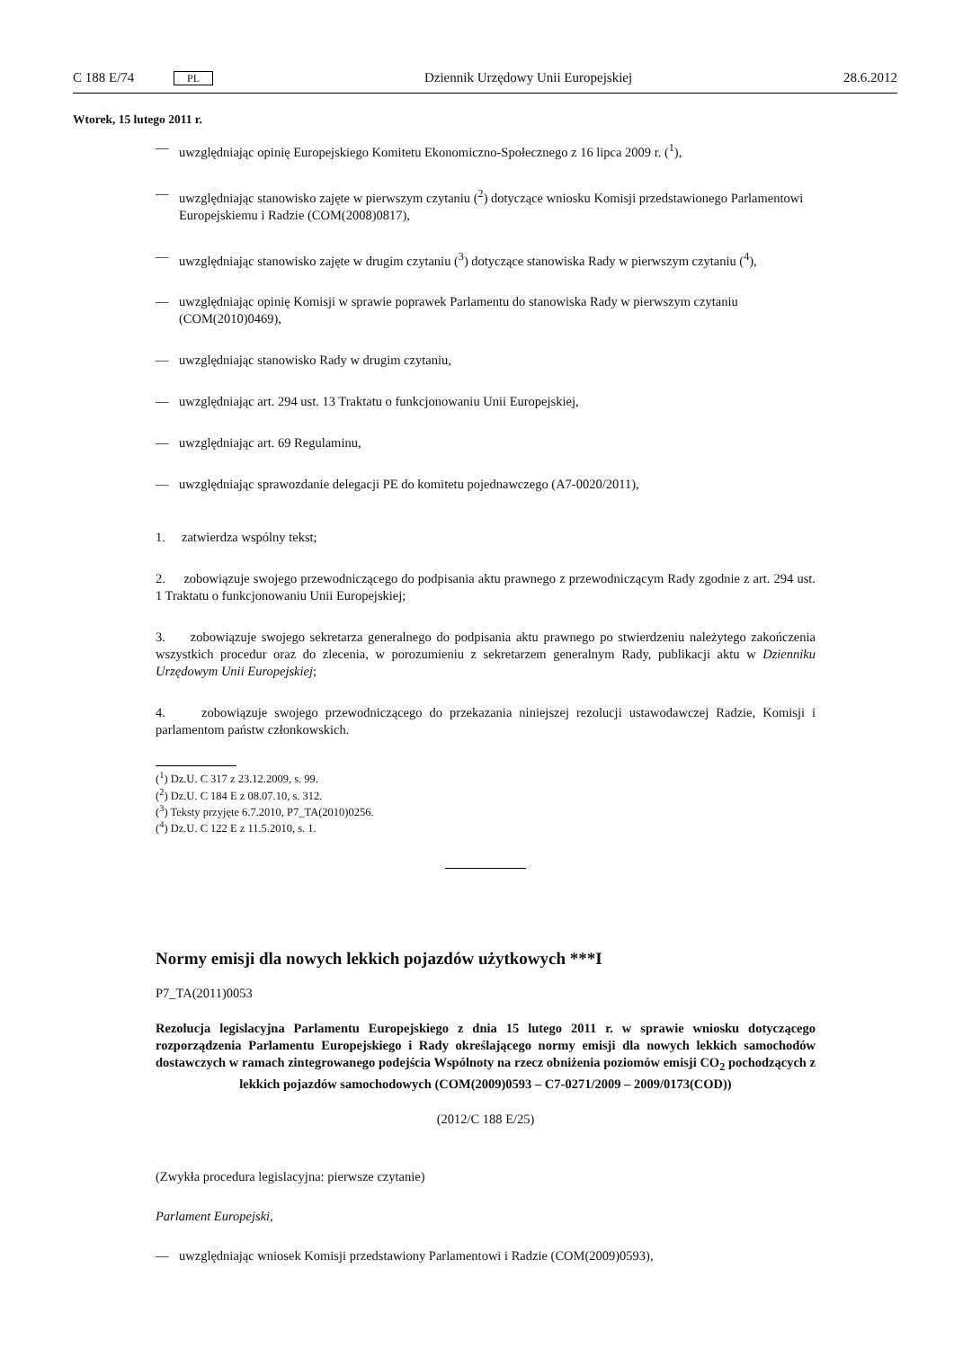C 188 E/74 PL Dziennik Urzędowy Unii Europejskiej 28.6.2012
Wtorek, 15 lutego 2011 r.
— uwzględniając opinię Europejskiego Komitetu Ekonomiczno-Społecznego z 16 lipca 2009 r. (<sup>1</sup>),
— uwzględniając stanowisko zajęte w pierwszym czytaniu (<sup>2</sup>) dotyczące wniosku Komisji przedstawionego Parlamentowi Europejskiemu i Radzie (COM(2008)0817),
— uwzględniając stanowisko zajęte w drugim czytaniu (<sup>3</sup>) dotyczące stanowiska Rady w pierwszym czytaniu (<sup>4</sup>),
— uwzględniając opinię Komisji w sprawie poprawek Parlamentu do stanowiska Rady w pierwszym czytaniu (COM(2010)0469),
— uwzględniając stanowisko Rady w drugim czytaniu,
— uwzględniając art. 294 ust. 13 Traktatu o funkcjonowaniu Unii Europejskiej,
— uwzględniając art. 69 Regulaminu,
— uwzględniając sprawozdanie delegacji PE do komitetu pojednawczego (A7-0020/2011),
1. zatwierdza wspólny tekst;
2. zobowiązuje swojego przewodniczącego do podpisania aktu prawnego z przewodniczącym Rady zgodnie z art. 294 ust. 1 Traktatu o funkcjonowaniu Unii Europejskiej;
3. zobowiązuje swojego sekretarza generalnego do podpisania aktu prawnego po stwierdzeniu należytego zakończenia wszystkich procedur oraz do zlecenia, w porozumieniu z sekretarzem generalnym Rady, publikacji aktu w Dzienniku Urzędowym Unii Europejskiej;
4. zobowiązuje swojego przewodniczącego do przekazania niniejszej rezolucji ustawodawczej Radzie, Komisji i parlamentom państw członkowskich.
(<sup>1</sup>) Dz.U. C 317 z 23.12.2009, s. 99.
(<sup>2</sup>) Dz.U. C 184 E z 08.07.10, s. 312.
(<sup>3</sup>) Teksty przyjęte 6.7.2010, P7_TA(2010)0256.
(<sup>4</sup>) Dz.U. C 122 E z 11.5.2010, s. 1.
Normy emisji dla nowych lekkich pojazdów użytkowych ***I
P7_TA(2011)0053
Rezolucja legislacyjna Parlamentu Europejskiego z dnia 15 lutego 2011 r. w sprawie wniosku dotyczącego rozporządzenia Parlamentu Europejskiego i Rady określającego normy emisji dla nowych lekkich samochodów dostawczych w ramach zintegrowanego podejścia Wspólnoty na rzecz obniżenia poziomów emisji CO<sub>2</sub> pochodzących z lekkich pojazdów samochodowych (COM(2009)0593 – C7-0271/2009 – 2009/0173(COD))
(2012/C 188 E/25)
(Zwykła procedura legislacyjna: pierwsze czytanie)
Parlament Europejski,
— uwzględniając wniosek Komisji przedstawiony Parlamentowi i Radzie (COM(2009)0593),